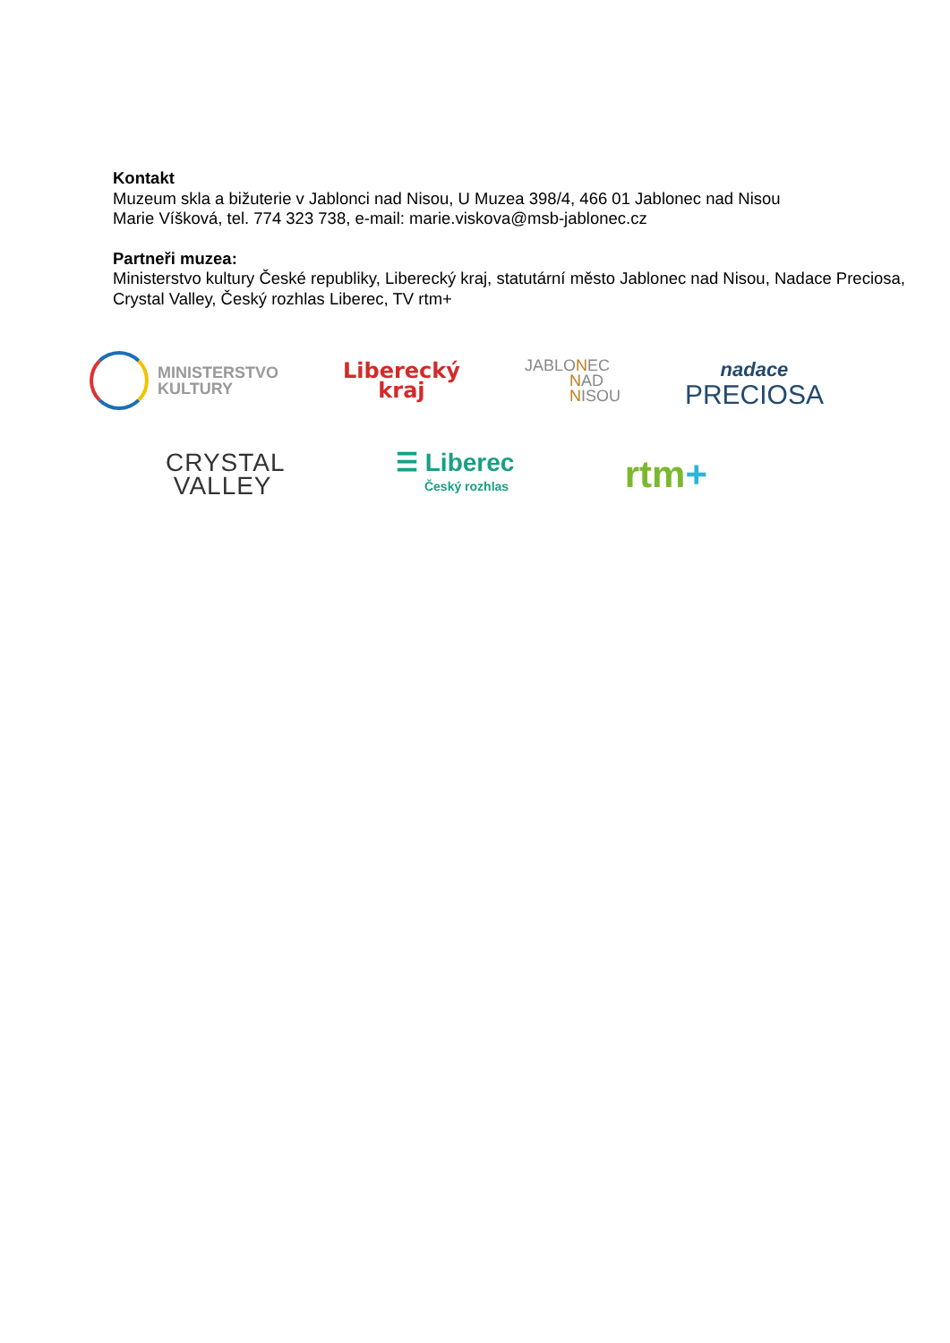Kontakt
Muzeum skla a bižuterie v Jablonci nad Nisou, U Muzea 398/4, 466 01 Jablonec nad Nisou
Marie Víšková, tel. 774 323 738, e-mail: marie.viskova@msb-jablonec.cz
Partneři muzea:
Ministerstvo kultury České republiky, Liberecký kraj, statutární město Jablonec nad Nisou, Nadace Preciosa, Crystal Valley, Český rozhlas Liberec, TV rtm+
MINISTERSTVO
KULTURY
Liberecký
kraj
JABLONEC
NAD
NISOU
nadace
PRECIOSA
CRYSTAL
VALLEY
☰ Liberec
Český rozhlas
rtm+